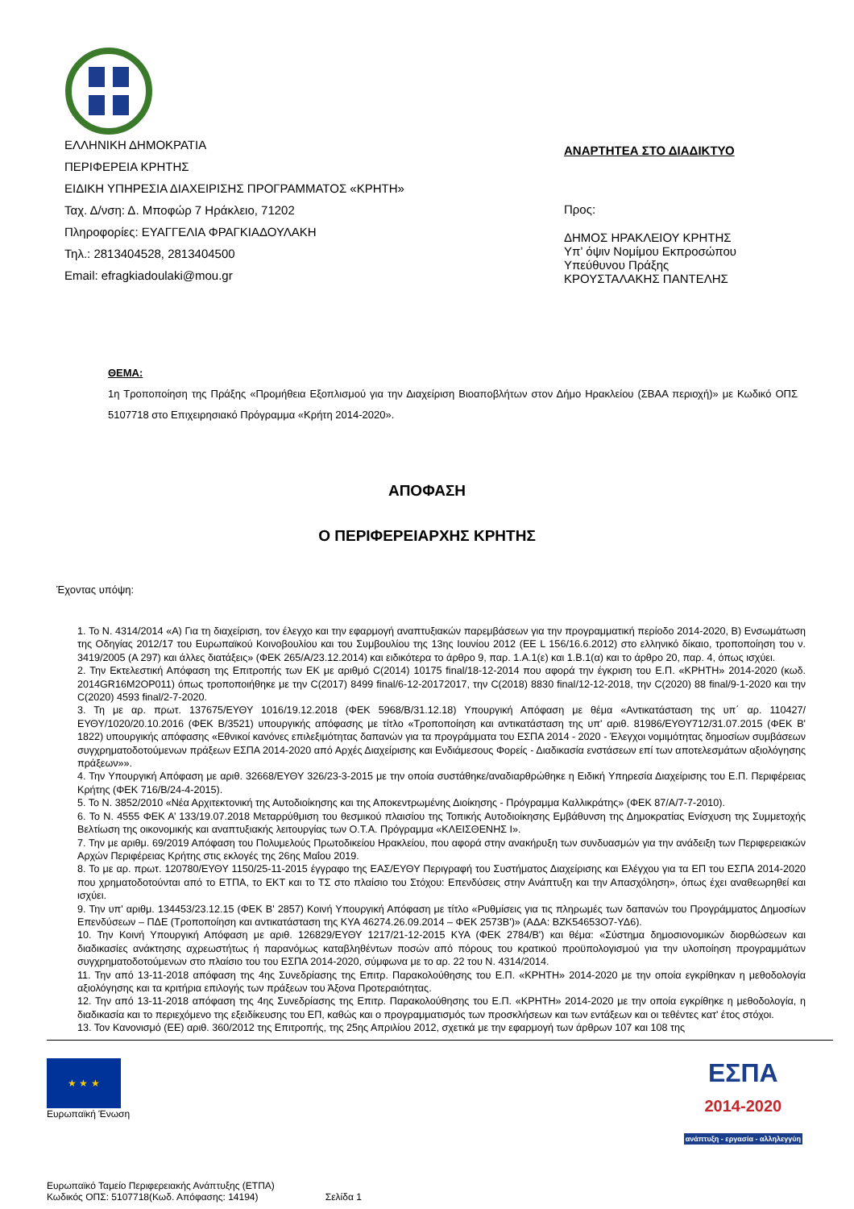ΕΛΛΗΝΙΚΗ ΔΗΜΟΚΡΑΤΙΑ
ΠΕΡΙΦΕΡΕΙΑ ΚΡΗΤΗΣ
ΕΙΔΙΚΗ ΥΠΗΡΕΣΙΑ ΔΙΑΧΕΙΡΙΣΗΣ ΠΡΟΓΡΑΜΜΑΤΟΣ «ΚΡΗΤΗ»
Ταχ. Δ/νση: Δ. Μποφώρ 7 Ηράκλειο, 71202
Πληροφορίες: ΕΥΑΓΓΕΛΙΑ ΦΡΑΓΚΙΑΔΟΥΛΑΚΗ
Τηλ.: 2813404528, 2813404500
Email: efragkiadoulaki@mou.gr
ΑΝΑΡΤΗΤΕΑ ΣΤΟ ΔΙΑΔΙΚΤΥΟ
Προς:
ΔΗΜΟΣ ΗΡΑΚΛΕΙΟΥ ΚΡΗΤΗΣ
Υπ’ όψιν Νομίμου Εκπροσώπου
Υπεύθυνου Πράξης
ΚΡΟΥΣΤΑΛΑΚΗΣ ΠΑΝΤΕΛΗΣ
ΘΕΜΑ:
1η Τροποποίηση της Πράξης «Προμήθεια Εξοπλισμού για την Διαχείριση Βιοαποβλήτων στον Δήμο Ηρακλείου (ΣΒΑΑ περιοχή)» με Κωδικό ΟΠΣ 5107718 στο Επιχειρησιακό Πρόγραμμα «Κρήτη 2014-2020».
ΑΠΟΦΑΣΗ
Ο ΠΕΡΙΦΕΡΕΙΑΡΧΗΣ ΚΡΗΤΗΣ
Έχοντας υπόψη:
1. Το Ν. 4314/2014 «Α) Για τη διαχείριση, τον έλεγχο και την εφαρμογή αναπτυξιακών παρεμβάσεων για την προγραμματική περίοδο 2014-2020, Β) Ενσωμάτωση της Οδηγίας 2012/17 του Ευρωπαϊκού Κοινοβουλίου και του Συμβουλίου της 13ης Ιουνίου 2012 (ΕΕ L 156/16.6.2012) στο ελληνικό δίκαιο, τροποποίηση του ν. 3419/2005 (Α 297) και άλλες διατάξεις» (ΦΕΚ 265/Α/23.12.2014) και ειδικότερα το άρθρο 9, παρ. 1.Α.1(ε) και 1.Β.1(α) και το άρθρο 20, παρ. 4, όπως ισχύει.
2. Την Εκτελεστική Απόφαση της Επιτροπής των ΕΚ με αριθμό C(2014) 10175 final/18-12-2014 που αφορά την έγκριση του Ε.Π. «ΚΡΗΤΗ» 2014-2020 (κωδ. 2014GR16M2OP011) όπως τροποποιήθηκε με την C(2017) 8499 final/6-12-20172017, την C(2018) 8830 final/12-12-2018, την C(2020) 88 final/9-1-2020 και την C(2020) 4593 final/2-7-2020.
3. Τη με αρ. πρωτ. 137675/ΕΥΘΥ 1016/19.12.2018 (ΦΕΚ 5968/Β/31.12.18) Υπουργική Απόφαση με θέμα «Αντικατάσταση της υπ΄ αρ. 110427/ΕΥΘΥ/1020/20.10.2016 (ΦΕΚ Β/3521) υπουργικής απόφασης με τίτλο «Τροποποίηση και αντικατάσταση της υπ' αριθ. 81986/ΕΥΘΥ712/31.07.2015 (ΦΕΚ Β' 1822) υπουργικής απόφασης «Εθνικοί κανόνες επιλεξιμότητας δαπανών για τα προγράμματα του ΕΣΠΑ 2014 - 2020 - Έλεγχοι νομιμότητας δημοσίων συμβάσεων συγχρηματοδοτούμενων πράξεων ΕΣΠΑ 2014-2020 από Αρχές Διαχείρισης και Ενδιάμεσους Φορείς - Διαδικασία ενστάσεων επί των αποτελεσμάτων αξιολόγησης πράξεων»».
4. Την Υπουργική Απόφαση με αριθ. 32668/ΕΥΘΥ 326/23-3-2015 με την οποία συστάθηκε/αναδιαρθρώθηκε η Ειδική Υπηρεσία Διαχείρισης του Ε.Π. Περιφέρειας Κρήτης (ΦΕΚ 716/Β/24-4-2015).
5. Το Ν. 3852/2010 «Νέα Αρχιτεκτονική της Αυτοδιοίκησης και της Αποκεντρωμένης Διοίκησης - Πρόγραμμα Καλλικράτης» (ΦΕΚ 87/Α/7-7-2010).
6. Το Ν. 4555 ΦΕΚ Α’ 133/19.07.2018 Μεταρρύθμιση του θεσμικού πλαισίου της Τοπικής Αυτοδιοίκησης Εμβάθυνση της Δημοκρατίας Ενίσχυση της Συμμετοχής Βελτίωση της οικονομικής και αναπτυξιακής λειτουργίας των Ο.Τ.Α. Πρόγραμμα «ΚΛΕΙΣΘΕΝΗΣ Ι».
7. Την με αριθμ. 69/2019 Απόφαση του Πολυμελούς Πρωτοδικείου Ηρακλείου, που αφορά στην ανακήρυξη των συνδυασμών για την ανάδειξη των Περιφερειακών Αρχών Περιφέρειας Κρήτης στις εκλογές της 26ης Μαΐου 2019.
8. Το με αρ. πρωτ. 120780/ΕΥΘΥ 1150/25-11-2015 έγγραφο της ΕΑΣ/ΕΥΘΥ Περιγραφή του Συστήματος Διαχείρισης και Ελέγχου για τα ΕΠ του ΕΣΠΑ 2014-2020 που χρηματοδοτούνται από το ΕΤΠΑ, το ΕΚΤ και το ΤΣ στο πλαίσιο του Στόχου: Επενδύσεις στην Ανάπτυξη και την Απασχόληση», όπως έχει αναθεωρηθεί και ισχύει.
9. Την υπ' αριθμ. 134453/23.12.15 (ΦΕΚ Β' 2857) Κοινή Υπουργική Απόφαση με τίτλο «Ρυθμίσεις για τις πληρωμές των δαπανών του Προγράμματος Δημοσίων Επενδύσεων – ΠΔΕ (Τροποποίηση και αντικατάσταση της ΚΥΑ 46274.26.09.2014 – ΦΕΚ 2573Β')» (ΑΔΑ: ΒΖΚ54653Ο7-ΥΔ6).
10. Την Κοινή Υπουργική Απόφαση με αριθ. 126829/ΕΥΘΥ 1217/21-12-2015 ΚΥΑ (ΦΕΚ 2784/Β') και θέμα: «Σύστημα δημοσιονομικών διορθώσεων και διαδικασίες ανάκτησης αχρεωστήτως ή παρανόμως καταβληθέντων ποσών από πόρους του κρατικού προϋπολογισμού για την υλοποίηση προγραμμάτων συγχρηματοδοτούμενων στο πλαίσιο του του ΕΣΠΑ 2014-2020, σύμφωνα με το αρ. 22 του Ν. 4314/2014.
11. Την από 13-11-2018 απόφαση της 4ης Συνεδρίασης της Επιτρ. Παρακολούθησης του Ε.Π. «ΚΡΗΤΗ» 2014-2020 με την οποία εγκρίθηκαν η μεθοδολογία αξιολόγησης και τα κριτήρια επιλογής των πράξεων του Άξονα Προτεραιότητας.
12. Την από 13-11-2018 απόφαση της 4ης Συνεδρίασης της Επιτρ. Παρακολούθησης του Ε.Π. «ΚΡΗΤΗ» 2014-2020 με την οποία εγκρίθηκε η μεθοδολογία, η διαδικασία και το περιεχόμενο της εξειδίκευσης του ΕΠ, καθώς και ο προγραμματισμός των προσκλήσεων και των εντάξεων και οι τεθέντες κατ' έτος στόχοι.
13. Τον Κανονισμό (ΕΕ) αριθ. 360/2012 της Επιτροπής, της 25ης Απριλίου 2012, σχετικά με την εφαρμογή των άρθρων 107 και 108 της
★ ★ ★
Ευρωπαϊκή Ένωση
ΕΣΠΑ
2014-2020
ανάπτυξη - εργασία - αλληλεγγύη
Ευρωπαϊκό Ταμείο Περιφερειακής Ανάπτυξης (ΕΤΠΑ)
Κωδικός ΟΠΣ: 5107718(Κωδ. Απόφασης: 14194) Σελίδα 1